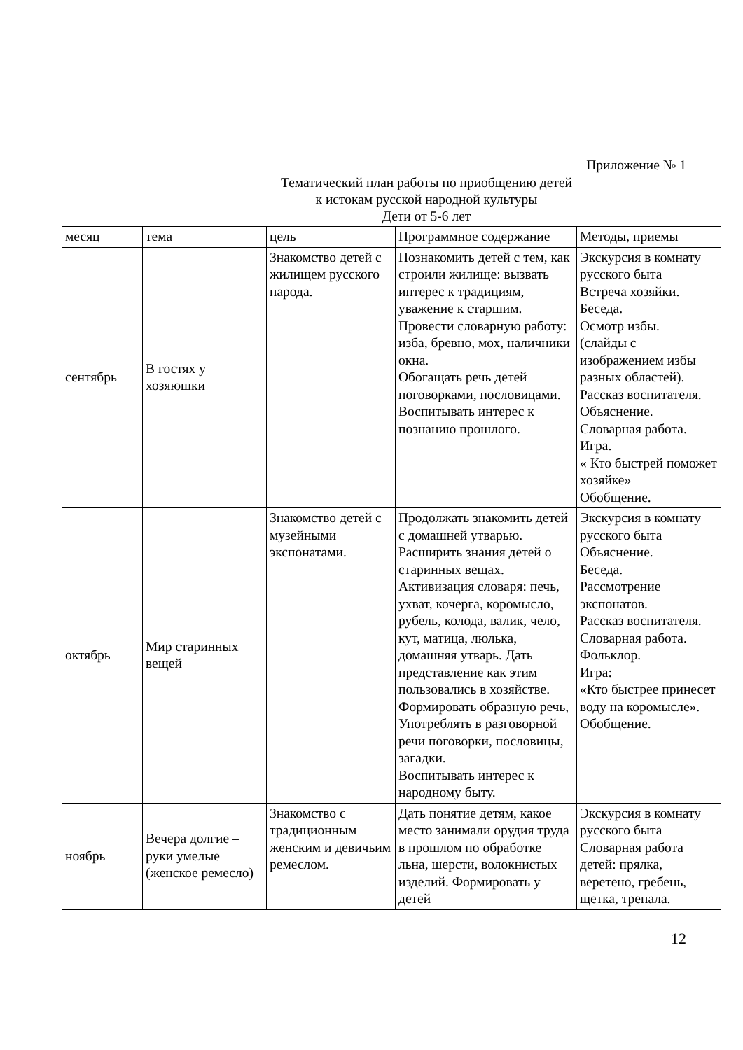Приложение № 1
Тематический план работы по приобщению детей
к истокам русской народной культуры
Дети от 5-6 лет
| месяц | тема | цель | Программное содержание | Методы, приемы |
| --- | --- | --- | --- | --- |
| сентябрь | В гостях у хозяюшки | Знакомство детей с жилищем русского народа. | Познакомить детей с тем, как строили жилище: вызвать интерес к традициям, уважение к старшим. Провести словарную работу: изба, бревно, мох, наличники окна. Обогащать речь детей поговорками, пословицами. Воспитывать интерес к познанию прошлого. | Экскурсия в комнату русского быта Встреча хозяйки. Беседа. Осмотр избы. (слайды с изображением избы разных областей). Рассказ воспитателя. Объяснение. Словарная работа. Игра. « Кто быстрей поможет хозяйке» Обобщение. |
| октябрь | Мир старинных вещей | Знакомство детей с музейными экспонатами. | Продолжать знакомить детей с домашней утварью. Расширить знания детей о старинных вещах. Активизация словаря: печь, ухват, кочерга, коромысло, рубель, колода, валик, чело, кут, матица, люлька, домашняя утварь. Дать представление как этим пользовались в хозяйстве. Формировать образную речь, Употреблять в разговорной речи поговорки, пословицы, загадки. Воспитывать интерес к народному быту. | Экскурсия в комнату русского быта Объяснение. Беседа. Рассмотрение экспонатов. Рассказ воспитателя. Словарная работа. Фольклор. Игра: «Кто быстрее принесет воду на коромысле». Обобщение. |
| ноябрь | Вечера долгие – руки умелые (женское ремесло) | Знакомство с традиционным женским и девичьим ремеслом. | Дать понятие детям, какое место занимали орудия труда в прошлом по обработке льна, шерсти, волокнистых изделий. Формировать у детей | Экскурсия в комнату русского быта Словарная работа детей: прялка, веретено, гребень, щетка, трепала. |
12